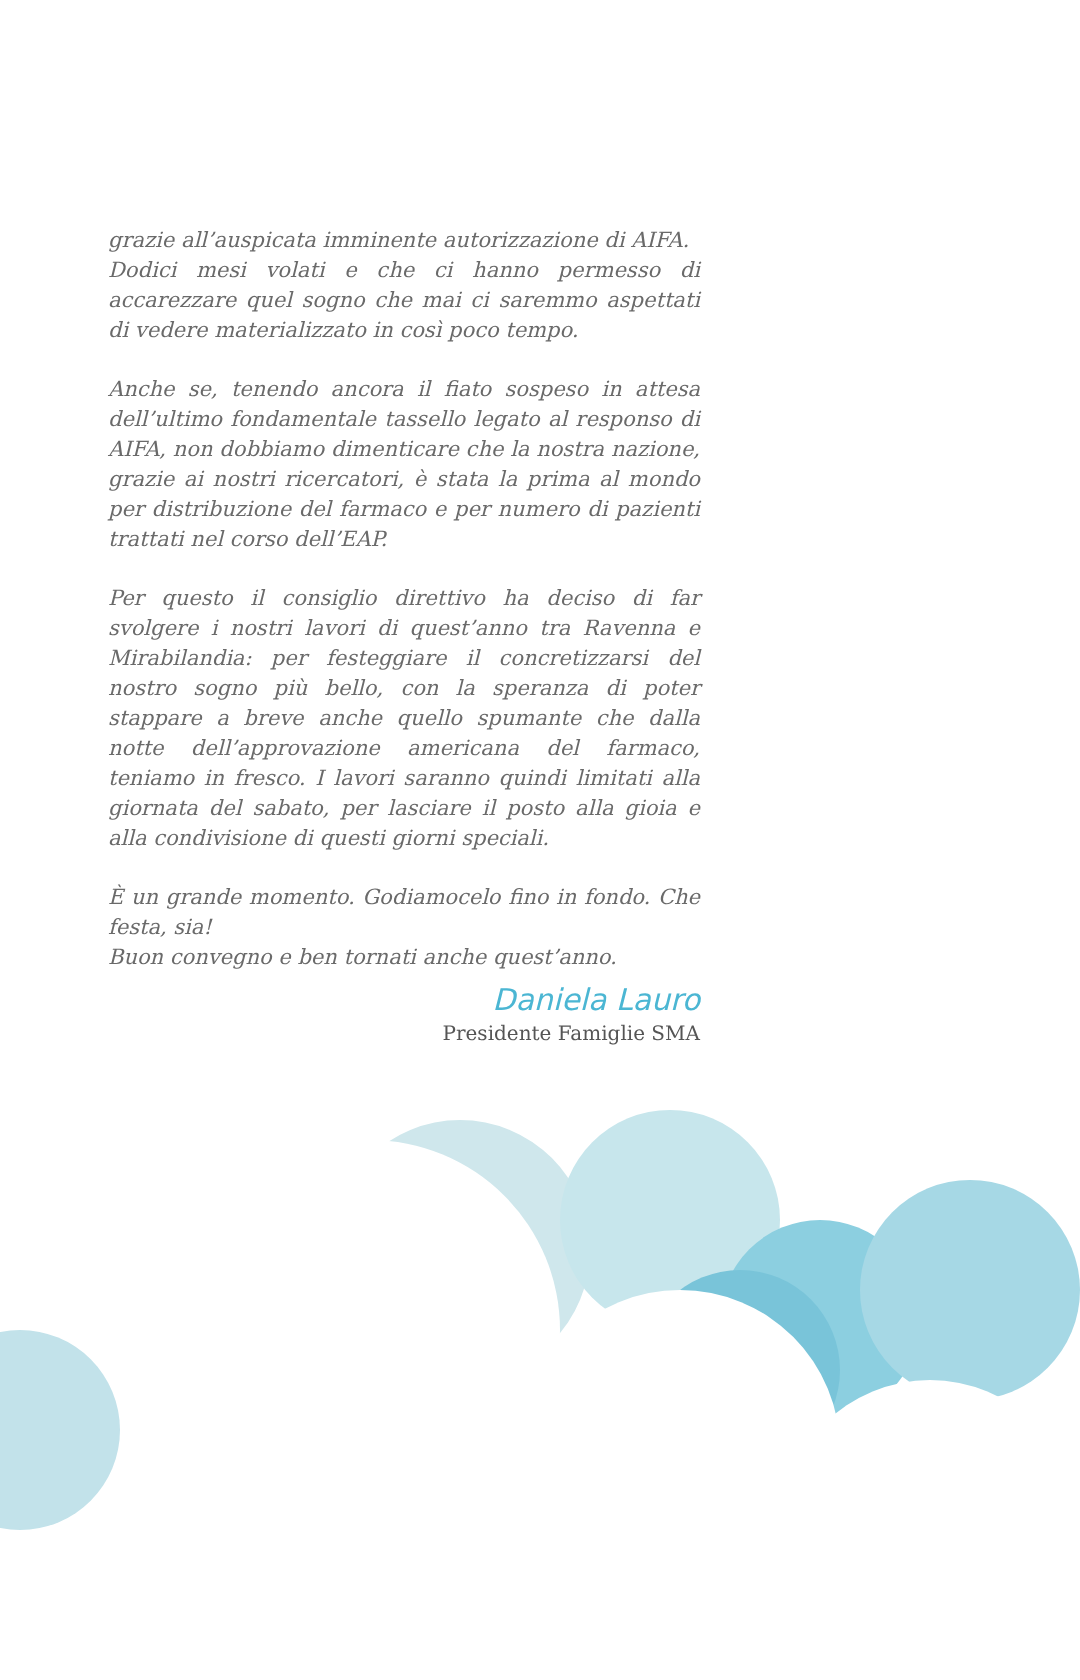grazie all’auspicata imminente autorizzazione di AIFA.
Dodici mesi volati e che ci hanno permesso di accarezzare quel sogno che mai ci saremmo aspettati di vedere materializzato in così poco tempo.
Anche se, tenendo ancora il fiato sospeso in attesa dell’ultimo fondamentale tassello legato al responso di AIFA, non dobbiamo dimenticare che la nostra nazione, grazie ai nostri ricercatori, è stata la prima al mondo per distribuzione del farmaco e per numero di pazienti trattati nel corso dell’EAP.
Per questo il consiglio direttivo ha deciso di far svolgere i nostri lavori di quest’anno tra Ravenna e Mirabilandia: per festeggiare il concretizzarsi del nostro sogno più bello, con la speranza di poter stappare a breve anche quello spumante che dalla notte dell’approvazione americana del farmaco, teniamo in fresco. I lavori saranno quindi limitati alla giornata del sabato, per lasciare il posto alla gioia e alla condivisione di questi giorni speciali.
È un grande momento. Godiamocelo fino in fondo. Che festa, sia!
Buon convegno e ben tornati anche quest’anno.
Daniela Lauro
Presidente Famiglie SMA